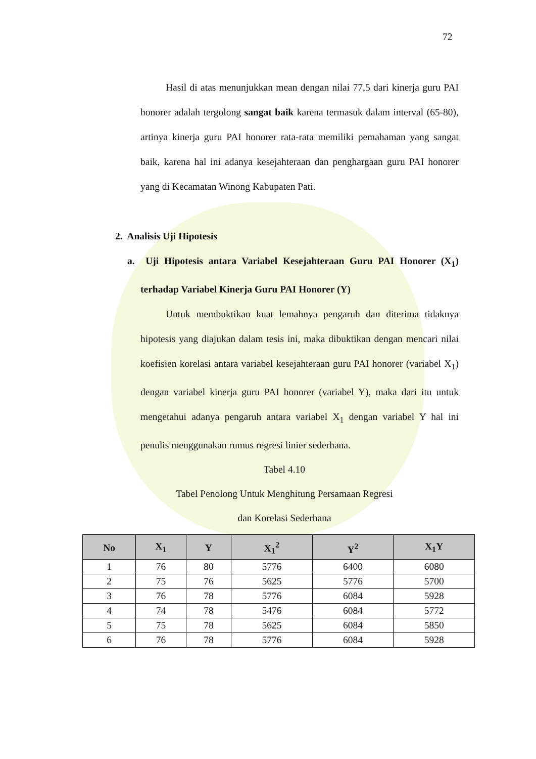72
Hasil di atas menunjukkan mean dengan nilai 77,5 dari kinerja guru PAI honorer adalah tergolong sangat baik karena termasuk dalam interval (65-80), artinya kinerja guru PAI honorer rata-rata memiliki pemahaman yang sangat baik, karena hal ini adanya kesejahteraan dan penghargaan guru PAI honorer yang di Kecamatan Winong Kabupaten Pati.
2. Analisis Uji Hipotesis
a. Uji Hipotesis antara Variabel Kesejahteraan Guru PAI Honorer (X<sub>1</sub>) terhadap Variabel Kinerja Guru PAI Honorer (Y)
Untuk membuktikan kuat lemahnya pengaruh dan diterima tidaknya hipotesis yang diajukan dalam tesis ini, maka dibuktikan dengan mencari nilai koefisien korelasi antara variabel kesejahteraan guru PAI honorer (variabel X<sub>1</sub>) dengan variabel kinerja guru PAI honorer (variabel Y), maka dari itu untuk mengetahui adanya pengaruh antara variabel X<sub>1</sub> dengan variabel Y hal ini penulis menggunakan rumus regresi linier sederhana.
Tabel 4.10
Tabel Penolong Untuk Menghitung Persamaan Regresi
dan Korelasi Sederhana
| No | X<sub>1</sub> | Y | X<sub>1</sub><sup>2</sup> | Y<sup>2</sup> | X<sub>1</sub>Y |
| --- | --- | --- | --- | --- | --- |
| 1 | 76 | 80 | 5776 | 6400 | 6080 |
| 2 | 75 | 76 | 5625 | 5776 | 5700 |
| 3 | 76 | 78 | 5776 | 6084 | 5928 |
| 4 | 74 | 78 | 5476 | 6084 | 5772 |
| 5 | 75 | 78 | 5625 | 6084 | 5850 |
| 6 | 76 | 78 | 5776 | 6084 | 5928 |